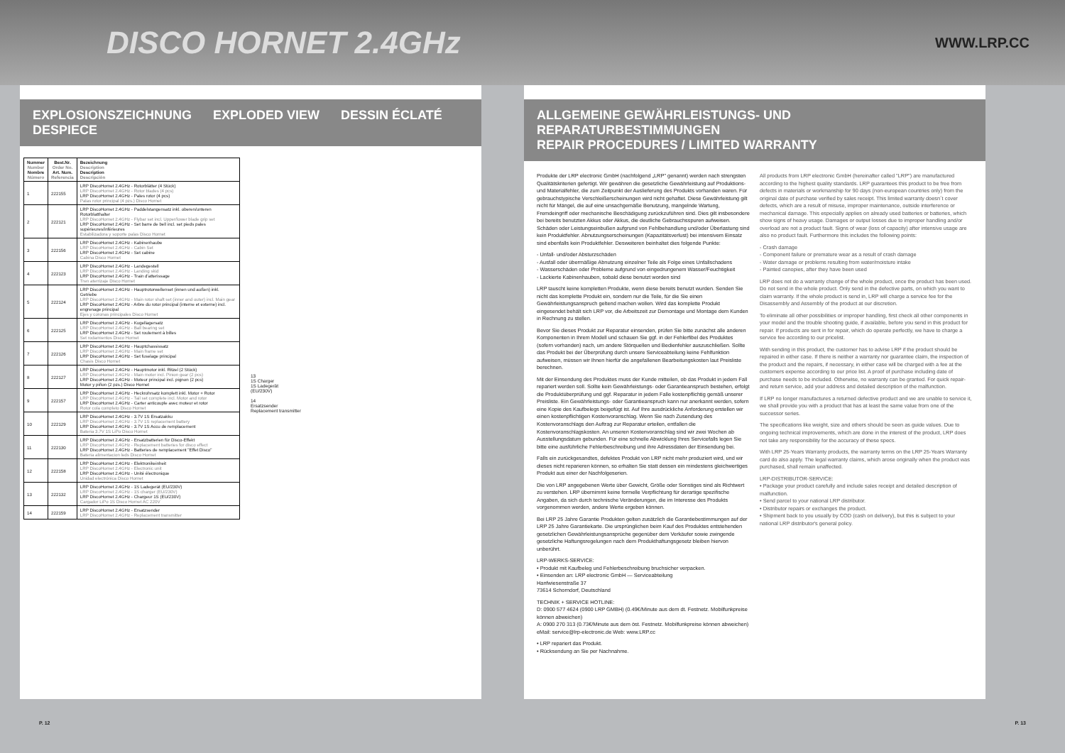DISCO HORNET 2.4GHz
WWW.LRP.CC
EXPLOSIONSZEICHNUNG EXPLODED VIEW DESSIN ÉCLATÉ DESPIECE
| Nummer Number Nombre Número | Best.Nr. Order No. Art. Num. Referencia | Bezeichnung Description Description Descripción |
| --- | --- | --- |
| 1 | 222155 | LRP DiscoHornet 2.4GHz - Rotorblätter (4 Stück) LRP DiscoHornet 2.4GHz - Rotor blades (4 pcs) LRP DiscoHornet 2.4GHz - Pales rotor (4 pcs) Palas rotor principal (4 pzs.) Disco Hornet |
| 2 | 222121 | LRP DiscoHornet 2.4GHz - Paddelstangensatz inkl. oberen/unteren Rotorblatthalter LRP DiscoHornet 2.4GHz - Flybar set incl. Upper/lower blade grip set LRP DiscoHornet 2.4GHz - Set barre de bell incl. set pieds pales supérieures/inférieures Estabilizadora y soporte palas Disco Hornet |
| 3 | 222156 | LRP DiscoHornet 2.4GHz - Kabinenhaube LRP DiscoHornet 2.4GHz - Cabin Set LRP DiscoHornet 2.4GHz - Set cabine Cabina Disco Hornet |
| 4 | 222123 | LRP DiscoHornet 2.4GHz - Landegestell LRP DiscoHornet 2.4GHz - Landing skid LRP DiscoHornet 2.4GHz - Train d'atterissage Tren aterrizaje Disco Hornet |
| 5 | 222124 | LRP DiscoHornet 2.4GHz - Hauptrotorwellenset (innen und außen) inkl. Getriebe LRP DiscoHornet 2.4GHz - Main rotor shaft set (inner and outer) incl. Main gear LRP DiscoHornet 2.4GHz - Arbre du rotor principal (interne et externe) incl. engrenage principal Ejes y coronas principales Disco Hornet |
| 6 | 222125 | LRP DiscoHornet 2.4GHz - Kugellagersatz LRP DiscoHornet 2.4GHz - Ball bearing set LRP DiscoHornet 2.4GHz - Set roulement à billes Set rodamientos Disco Hornet |
| 7 | 222126 | LRP DiscoHornet 2.4GHz - Hauptchassissatz LRP DiscoHornet 2.4GHz - Main frame set LRP DiscoHornet 2.4GHz - Set fuselage principal Chasis Disco Hornet |
| 8 | 222127 | LRP DiscoHornet 2.4GHz - Hauptmotor inkl. Ritzel (2 Stück) LRP DiscoHornet 2.4GHz - Main motor incl. Pinion gear (2 pcs) LRP DiscoHornet 2.4GHz - Moteur principal incl. pignon (2 pcs) Motor y piñon (2 pzs.) Disco Hornet |
| 9 | 222157 | LRP DiscoHornet 2.4GHz - Heckrohrsatz komplett inkl. Motor + Rotor LRP DiscoHornet 2.4GHz - Tail set complete incl. Motor and rotor LRP DiscoHornet 2.4GHz - Carter anticouple avec moteur et rotor Rotor cola completo Disco Hornet |
| 10 | 222129 | LRP DiscoHornet 2.4GHz - 3.7V 1S Ersatzakku LRP DiscoHornet 2.4GHz - 3.7V 1S replacement battery LRP DiscoHornet 2.4GHz - 3.7V 1S Accu de remplacement Bateria 3.7V 1S LiPo Disco Hornet |
| 11 | 222130 | LRP DiscoHornet 2.4GHz - Ersatzbatterien für Disco-Effekt LRP DiscoHornet 2.4GHz - Replacement batteries for disco effect LRP DiscoHornet 2.4GHz - Batteries de remplacement "Effet Disco" Bateria alimentacion leds Disco Hornet |
| 12 | 222158 | LRP DiscoHornet 2.4GHz - Elektronikeinheit LRP DiscoHornet 2.4GHz - Electronic unit LRP DiscoHornet 2.4GHz - Unité électronique Unidad electrónica Disco Hornet |
| 13 | 222132 | LRP DiscoHornet 2.4GHz - 1S Ladegerät (EU/230V) LRP DiscoHornet 2.4GHz - 1S charger (EU/230V) LRP DiscoHornet 2.4GHz - Chargeur 1S (EU/230V) Cargador LiPo 1S Disco Hornet AC 220V |
| 14 | 222159 | LRP DiscoHornet 2.4GHz - Ersatzsender LRP DiscoHornet 2.4GHz - Replacement transmitter |
13
1S Charger
1S Ladegerät
(EU/230V)
14
Ersatzsender
Replacement transmitter
ALLGEMEINE GEWÄHRLEISTUNGS- UND REPARATURBESTIMMUNGEN
REPAIR PROCEDURES / LIMITED WARRANTY
Produkte der LRP electronic GmbH (nachfolgend „LRP" genannt) werden nach strengsten Qualitätskriterien gefertigt. Wir gewähren die gesetzliche Gewährleistung auf Produktions- und Materialfehler, die zum Zeitpunkt der Auslieferung des Produkts vorhanden waren. Für gebrauchstypische Verschleißerscheinungen wird nicht gehaftet. Diese Gewährleistung gilt nicht für Mängel, die auf eine unsachgemäße Benutzung, mangelnde Wartung, Fremdeingriff oder mechanische Beschädigung zurückzuführen sind. Dies gilt insbesondere bei bereits benutzten Akkus oder Akkus, die deutliche Gebrauchsspuren aufweisen. Schäden oder Leistungseinbußen aufgrund von Fehlbehandlung und/oder Überlastung sind kein Produktfehler. Abnutzungserscheinungen (Kapazitätsverlust) bei intensivem Einsatz sind ebenfalls kein Produktfehler. Desweiteren beinhaltet dies folgende Punkte:
- Unfall- und/oder Absturzschäden
- Ausfall oder übermäßige Abnutzung einzelner Teile als Folge eines Unfallschadens
- Wasserschäden oder Probleme aufgrund von eingedrungenem Wasser/Feuchtigkeit
- Lackierte Kabinenhauben, sobald diese benutzt worden sind
LRP tauscht keine kompletten Produkte, wenn diese bereits benutzt wurden. Senden Sie nicht das komplette Produkt ein, sondern nur die Teile, für die Sie einen Gewährleistungsanspruch geltend machen wollen. Wird das komplette Produkt eingesendet behält sich LRP vor, die Arbeitszeit zur Demontage und Montage dem Kunden in Rechnung zu stellen.
Bevor Sie dieses Produkt zur Reparatur einsenden, prüfen Sie bitte zunächst alle anderen Komponenten in Ihrem Modell und schauen Sie ggf. in der Fehlerfibel des Produktes (sofern vorhanden) nach, um andere Störquellen und Bedienfehler auszuschließen. Sollte das Produkt bei der Überprüfung durch unsere Serviceabteilung keine Fehlfunktion aufweisen, müssen wir Ihnen hierfür die angefallenen Bearbeitungskosten laut Preisliste berechnen.
Mit der Einsendung des Produktes muss der Kunde mitteilen, ob das Produkt in jedem Fall repariert werden soll. Sollte kein Gewährleistungs- oder Garantieanspruch bestehen, erfolgt die Produktüberprüfung und ggf. Reparatur in jedem Falle kostenpflichtig gemäß unserer Preisliste. Ein Gewährleistungs- oder Garantieanspruch kann nur anerkannt werden, sofern eine Kopie des Kaufbelegs beigefügt ist. Auf Ihre ausdrückliche Anforderung erstellen wir einen kostenpflichtigen Kostenvoranschlag. Wenn Sie nach Zusendung des Kostenvoranschlags den Auftrag zur Reparatur erteilen, entfallen die Kostenvoranschlagskosten. An unseren Kostenvoranschlag sind wir zwei Wochen ab Ausstellungsdatum gebunden. Für eine schnelle Abwicklung Ihres Servicefalls legen Sie bitte eine ausführliche Fehlerbeschreibung und ihre Adressdaten der Einsendung bei.
Falls ein zurückgesandtes, defektes Produkt von LRP nicht mehr produziert wird, und wir dieses nicht reparieren können, so erhalten Sie statt dessen ein mindestens gleichwertiges Produkt aus einer der Nachfolgeserien.
Die von LRP angegebenen Werte über Gewicht, Größe oder Sonstiges sind als Richtwert zu verstehen. LRP übernimmt keine formelle Verpflichtung für derartige spezifische Angaben, da sich durch technische Veränderungen, die im Interesse des Produkts vorgenommen werden, andere Werte ergeben können.
Bei LRP 25 Jahre Garantie Produkten gelten zusätzlich die Garantiebestimmungen auf der LRP 25 Jahre Garantiekarte. Die ursprünglichen beim Kauf des Produktes entstehenden gesetzlichen Gewährleistungsansprüche gegenüber dem Verkäufer sowie zwingende gesetzliche Haftungsregelungen nach dem Produkthaftungsgesetz bleiben hiervon unberührt.
LRP-WERKS-SERVICE:
• Produkt mit Kaufbeleg und Fehlerbeschreibung bruchsicher verpacken.
• Einsenden an: LRP electronic GmbH — Serviceabteilung
Hanfwiesenstraße 37
73614 Schorndorf, Deutschland
TECHNIK + SERVICE HOTLINE:
D: 0900 577 4624 (0900 LRP GMBH) (0.49€/Minute aus dem dt. Festnetz. Mobilfunkpreise können abweichen)
A: 0900 270 313 (0.73€/Minute aus dem öst. Festnetz. Mobilfunkpreise können abweichen)
eMail: service@lrp-electronic.de Web: www.LRP.cc
• LRP repariert das Produkt.
• Rücksendung an Sie per Nachnahme.
All products from LRP electronic GmbH (hereinafter called "LRP") are manufactured according to the highest quality standards. LRP guarantees this product to be free from defects in materials or workmanship for 90 days (non-european countries only) from the original date of purchase verified by sales receipt. This limited warranty doesn´t cover defects, which are a result of misuse, improper maintenance, outside interference or mechanical damage. This especially applies on already used batteries or batteries, which show signs of heavy usage. Damages or output losses due to improper handling and/or overload are not a product fault. Signs of wear (loss of capacity) after intensive usage are also no product fault. Furthermore this includes the following points:
- Crash damage
- Component failure or premature wear as a result of crash damage
- Water damage or problems resulting from water/moisture intake
- Painted canopies, after they have been used
LRP does not do a warranty change of the whole product, once the product has been used. Do not send in the whole product. Only send in the defective parts, on which you want to claim warranty. If the whole product is send in, LRP will charge a service fee for the Disassembly and Assembly of the product at our discretion.
To eliminate all other possibilities or improper handling, first check all other components in your model and the trouble shooting guide, if available, before you send in this product for repair. If products are sent in for repair, which do operate perfectly, we have to charge a service fee according to our pricelist.
With sending in this product, the customer has to advise LRP if the product should be repaired in either case. If there is neither a warranty nor guarantee claim, the inspection of the product and the repairs, if necessary, in either case will be charged with a fee at the customers expense according to our price list. A proof of purchase including date of purchase needs to be included. Otherwise, no warranty can be granted. For quick repair- and return service, add your address and detailed description of the malfunction.
If LRP no longer manufactures a returned defective product and we are unable to service it, we shall provide you with a product that has at least the same value from one of the successor series.
The specifications like weight, size and others should be seen as guide values. Due to ongoing technical improvements, which are done in the interest of the product, LRP does not take any responsibility for the accuracy of these specs.
With LRP 25-Years Warranty products, the warranty terms on the LRP 25-Years Warranty card do also apply. The legal warranty claims, which arose originally when the product was purchased, shall remain unaffected.
LRP-DISTRIBUTOR-SERVICE:
• Package your product carefully and include sales receipt and detailed description of malfunction.
• Send parcel to your national LRP distributor.
• Distributor repairs or exchanges the product.
• Shipment back to you usually by COD (cash on delivery), but this is subject to your national LRP distributor's general policy.
P. 12 P. 13